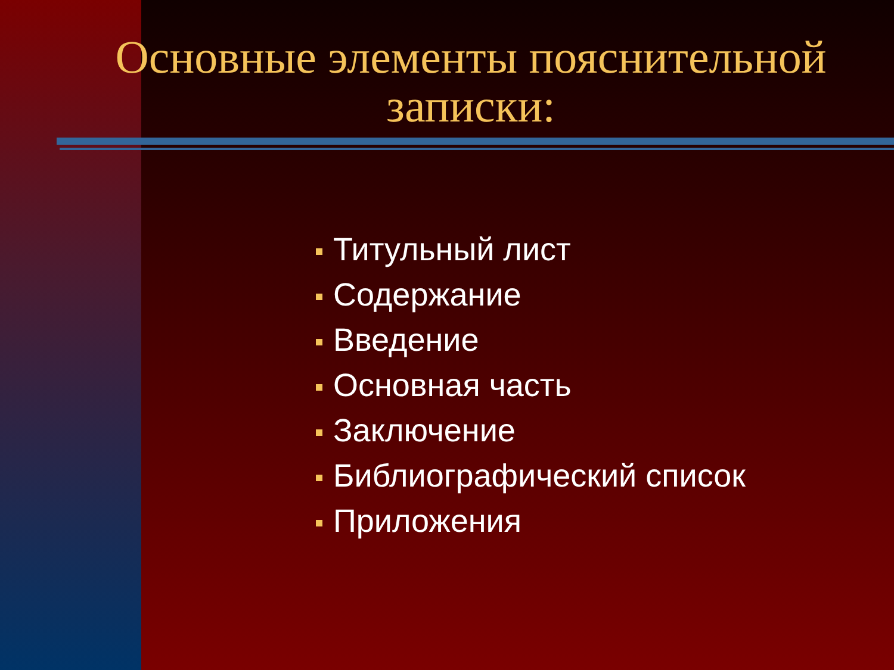Основные элементы пояснительной записки:
Титульный лист
Содержание
Введение
Основная часть
Заключение
Библиографический список
Приложения